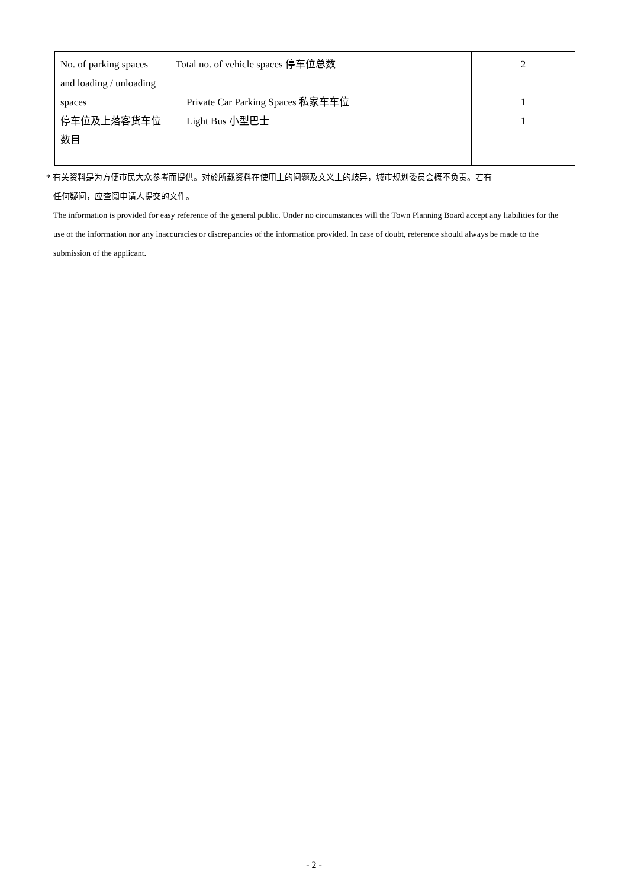| No. of parking spaces and loading / unloading spaces 停车位及上落客货车位数目 | Total no. of vehicle spaces 停车位总数 Private Car Parking Spaces 私家车车位 Light Bus 小型巴士 | 2 1 1 |
* 有关资料是为方便市民大众参考而提供。对於所载资料在使用上的问题及文义上的歧异，城市规划委员会概不负责。若有
任何疑问，应查阅申请人提交的文件。
The information is provided for easy reference of the general public. Under no circumstances will the Town Planning Board accept any liabilities for the use of the information nor any inaccuracies or discrepancies of the information provided. In case of doubt, reference should always be made to the submission of the applicant.
- 2 -